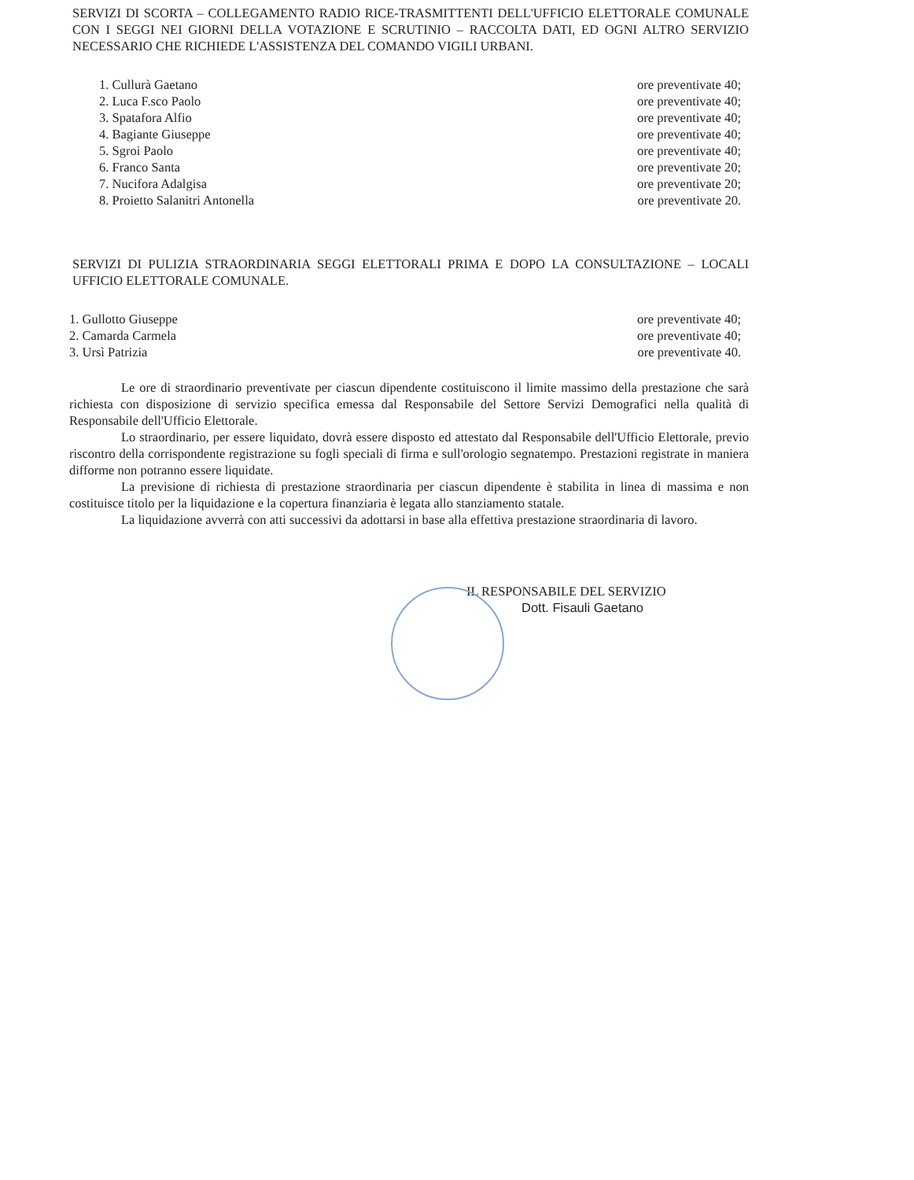SERVIZI DI SCORTA – COLLEGAMENTO RADIO RICE-TRASMITTENTI DELL'UFFICIO ELETTORALE COMUNALE CON I SEGGI NEI GIORNI DELLA VOTAZIONE E SCRUTINIO – RACCOLTA DATI, ED OGNI ALTRO SERVIZIO NECESSARIO CHE RICHIEDE L'ASSISTENZA DEL COMANDO VIGILI URBANI.
1. Cullurà Gaetano ore preventivate 40;
2. Luca F.sco Paolo ore preventivate 40;
3. Spatafora Alfio ore preventivate 40;
4. Bagiante Giuseppe ore preventivate 40;
5. Sgroi Paolo ore preventivate 40;
6. Franco Santa ore preventivate 20;
7. Nucifora Adalgisa ore preventivate 20;
8. Proietto Salanitri Antonella ore preventivate 20.
SERVIZI DI PULIZIA STRAORDINARIA SEGGI ELETTORALI PRIMA E DOPO LA CONSULTAZIONE – LOCALI UFFICIO ELETTORALE COMUNALE.
1. Gullotto Giuseppe ore preventivate 40;
2. Camarda Carmela ore preventivate 40;
3. Ursì Patrizia ore preventivate 40.
Le ore di straordinario preventivate per ciascun dipendente costituiscono il limite massimo della prestazione che sarà richiesta con disposizione di servizio specifica emessa dal Responsabile del Settore Servizi Demografici nella qualità di Responsabile dell'Ufficio Elettorale.
Lo straordinario, per essere liquidato, dovrà essere disposto ed attestato dal Responsabile dell'Ufficio Elettorale, previo riscontro della corrispondente registrazione su fogli speciali di firma e sull'orologio segnatempo. Prestazioni registrate in maniera difforme non potranno essere liquidate.
La previsione di richiesta di prestazione straordinaria per ciascun dipendente è stabilita in linea di massima e non costituisce titolo per la liquidazione e la copertura finanziaria è legata allo stanziamento statale.
La liquidazione avverrà con atti successivi da adottarsi in base alla effettiva prestazione straordinaria di lavoro.
IL RESPONSABILE DEL SERVIZIO
Dott. Fisauli Gaetano